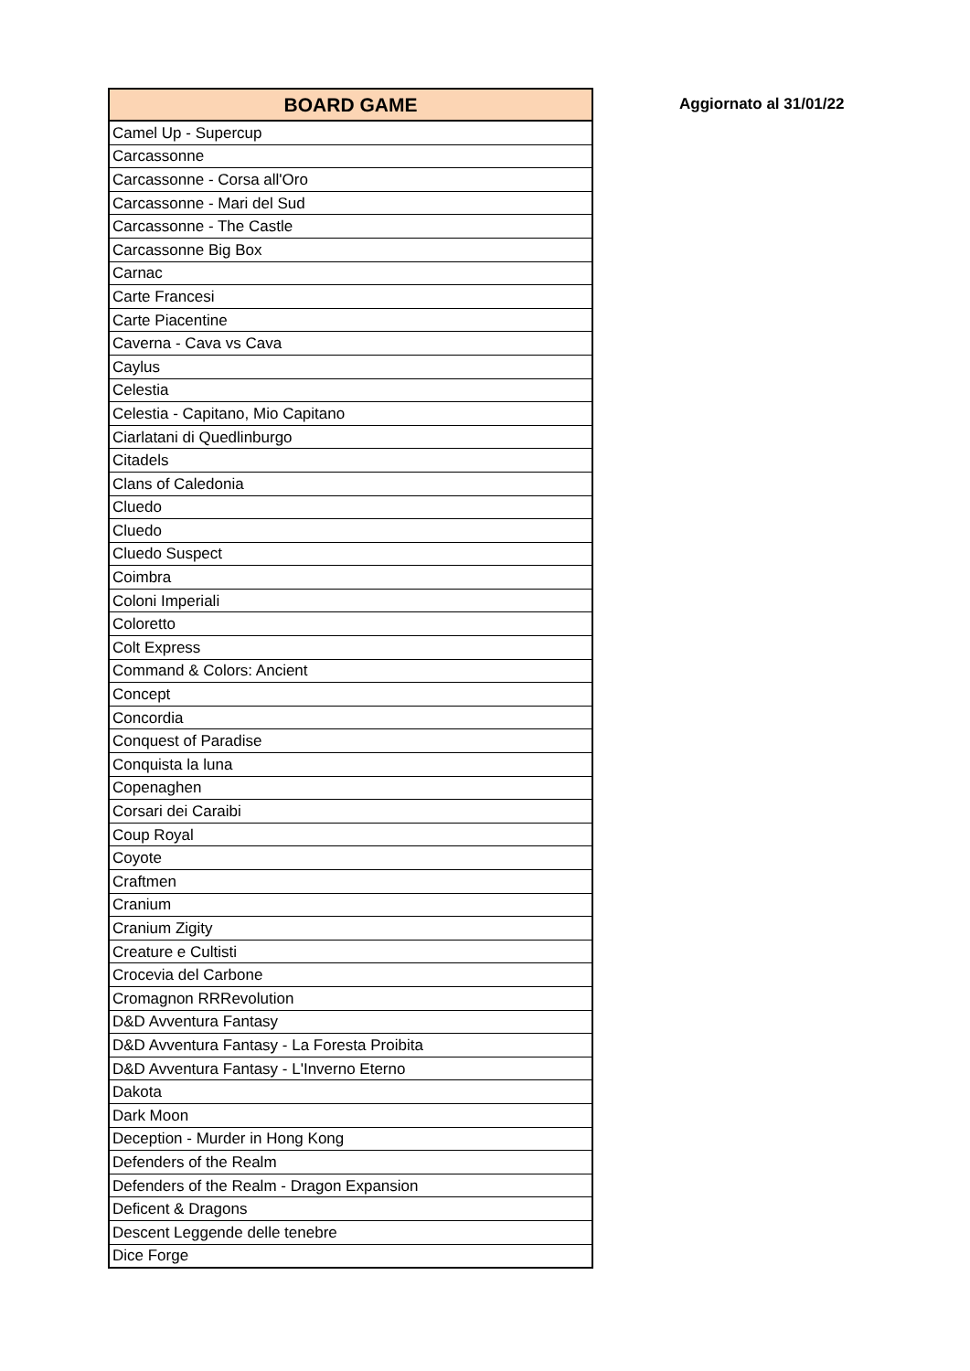| BOARD GAME |
| --- |
| Camel Up - Supercup |
| Carcassonne |
| Carcassonne - Corsa all'Oro |
| Carcassonne - Mari del Sud |
| Carcassonne - The Castle |
| Carcassonne Big Box |
| Carnac |
| Carte Francesi |
| Carte Piacentine |
| Caverna - Cava vs Cava |
| Caylus |
| Celestia |
| Celestia - Capitano, Mio Capitano |
| Ciarlatani di Quedlinburgo |
| Citadels |
| Clans of Caledonia |
| Cluedo |
| Cluedo |
| Cluedo Suspect |
| Coimbra |
| Coloni Imperiali |
| Coloretto |
| Colt Express |
| Command & Colors: Ancient |
| Concept |
| Concordia |
| Conquest of Paradise |
| Conquista la luna |
| Copenaghen |
| Corsari dei Caraibi |
| Coup Royal |
| Coyote |
| Craftmen |
| Cranium |
| Cranium Zigity |
| Creature e Cultisti |
| Crocevia del Carbone |
| Cromagnon RRRevolution |
| D&D Avventura Fantasy |
| D&D Avventura Fantasy - La Foresta Proibita |
| D&D Avventura Fantasy - L'Inverno Eterno |
| Dakota |
| Dark Moon |
| Deception - Murder in Hong Kong |
| Defenders of the Realm |
| Defenders of the Realm - Dragon Expansion |
| Deficent & Dragons |
| Descent Leggende delle tenebre |
| Dice Forge |
Aggiornato al 31/01/22